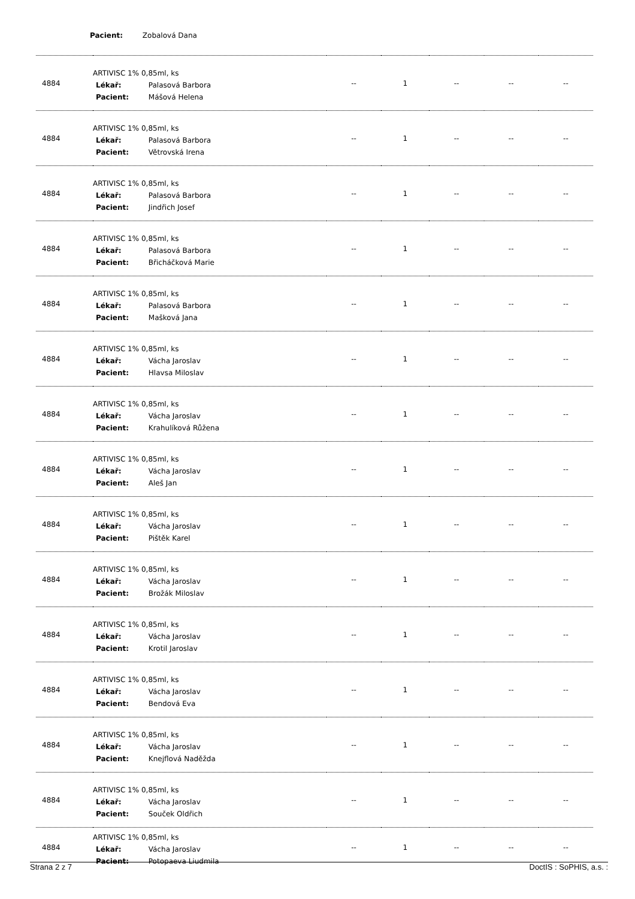Pacient: Zobalová Dana
| 4884 | ARTIVISC 1% 0,85ml, ks Lékař: Palasová Barbora Pacient: Mášová Helena | -- | 1 | -- | -- | -- |
| 4884 | ARTIVISC 1% 0,85ml, ks Lékař: Palasová Barbora Pacient: Větrovská Irena | -- | 1 | -- | -- | -- |
| 4884 | ARTIVISC 1% 0,85ml, ks Lékař: Palasová Barbora Pacient: Jindřich Josef | -- | 1 | -- | -- | -- |
| 4884 | ARTIVISC 1% 0,85ml, ks Lékař: Palasová Barbora Pacient: Břicháčková Marie | -- | 1 | -- | -- | -- |
| 4884 | ARTIVISC 1% 0,85ml, ks Lékař: Palasová Barbora Pacient: Mašková Jana | -- | 1 | -- | -- | -- |
| 4884 | ARTIVISC 1% 0,85ml, ks Lékař: Vácha Jaroslav Pacient: Hlavsa Miloslav | -- | 1 | -- | -- | -- |
| 4884 | ARTIVISC 1% 0,85ml, ks Lékař: Vácha Jaroslav Pacient: Krahulíková Růžena | -- | 1 | -- | -- | -- |
| 4884 | ARTIVISC 1% 0,85ml, ks Lékař: Vácha Jaroslav Pacient: Aleš Jan | -- | 1 | -- | -- | -- |
| 4884 | ARTIVISC 1% 0,85ml, ks Lékař: Vácha Jaroslav Pacient: Pištěk Karel | -- | 1 | -- | -- | -- |
| 4884 | ARTIVISC 1% 0,85ml, ks Lékař: Vácha Jaroslav Pacient: Brožák Miloslav | -- | 1 | -- | -- | -- |
| 4884 | ARTIVISC 1% 0,85ml, ks Lékař: Vácha Jaroslav Pacient: Krotil Jaroslav | -- | 1 | -- | -- | -- |
| 4884 | ARTIVISC 1% 0,85ml, ks Lékař: Vácha Jaroslav Pacient: Bendová Eva | -- | 1 | -- | -- | -- |
| 4884 | ARTIVISC 1% 0,85ml, ks Lékař: Vácha Jaroslav Pacient: Knejflová Naděžda | -- | 1 | -- | -- | -- |
| 4884 | ARTIVISC 1% 0,85ml, ks Lékař: Vácha Jaroslav Pacient: Souček Oldřich | -- | 1 | -- | -- | -- |
| 4884 | ARTIVISC 1% 0,85ml, ks Lékař: Vácha Jaroslav Pacient: Potopaeva Liudmila | -- | 1 | -- | -- | -- |
Strana 2 z 7 DoctIS : SoPHIS, a.s. :